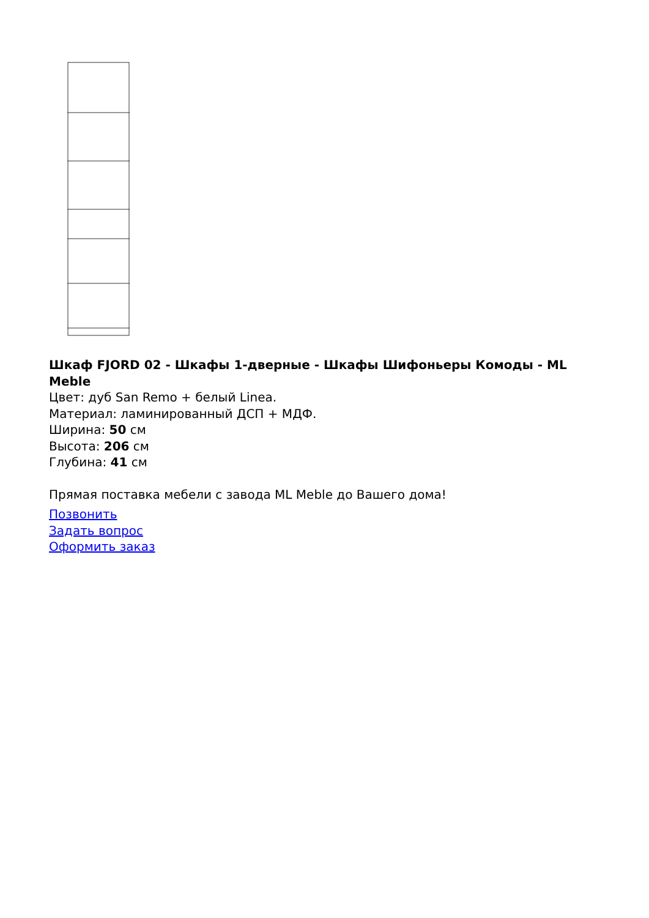Шкаф FJORD 02 - Шкафы 1-дверные - Шкафы Шифоньеры Комоды - ML Meble
Цвет: дуб San Remo + белый Linea.
Материал: ламинированный ДСП + МДФ.
Ширина: 50 см
Высота: 206 см
Глубина: 41 см
Прямая поставка мебели с завода ML Meble до Вашего дома!
Позвонить
Задать вопрос
Оформить заказ